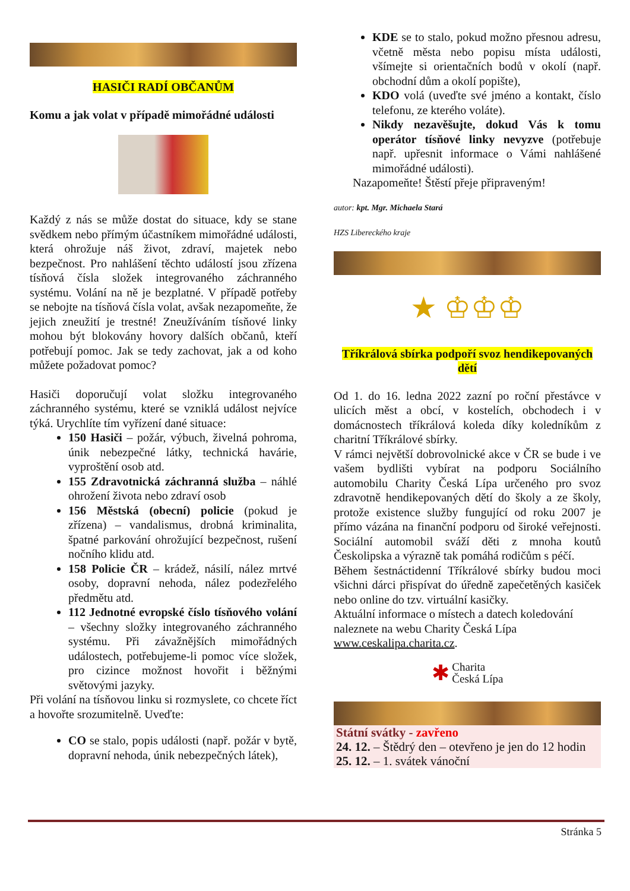HASIČI RADÍ OBČANŮM
Komu a jak volat v případě mimořádné události
Každý z nás se může dostat do situace, kdy se stane svědkem nebo přímým účastníkem mimořádné události, která ohrožuje náš život, zdraví, majetek nebo bezpečnost. Pro nahlášení těchto událostí jsou zřízena tísňová čísla složek integrovaného záchranného systému. Volání na ně je bezplatné. V případě potřeby se nebojte na tísňová čísla volat, avšak nezapomeňte, že jejich zneužití je trestné! Zneužíváním tísňové linky mohou být blokovány hovory dalších občanů, kteří potřebují pomoc. Jak se tedy zachovat, jak a od koho můžete požadovat pomoc?
Hasiči doporučují volat složku integrovaného záchranného systému, které se vzniklá událost nejvíce týká. Urychlíte tím vyřízení dané situace:
150 Hasiči – požár, výbuch, živelná pohroma, únik nebezpečné látky, technická havárie, vyproštění osob atd.
155 Zdravotnická záchranná služba – náhlé ohrožení života nebo zdraví osob
156 Městská (obecní) policie (pokud je zřízena) – vandalismus, drobná kriminalita, špatné parkování ohrožující bezpečnost, rušení nočního klidu atd.
158 Policie ČR – krádež, násilí, nález mrtvé osoby, dopravní nehoda, nález podezřelého předmětu atd.
112 Jednotné evropské číslo tísňového volání – všechny složky integrovaného záchranného systému. Při závažnějších mimořádných událostech, potřebujeme-li pomoc více složek, pro cizince možnost hovořit i běžnými světovými jazyky.
Při volání na tísňovou linku si rozmyslete, co chcete říct a hovořte srozumitelně. Uveďte:
CO se stalo, popis události (např. požár v bytě, dopravní nehoda, únik nebezpečných látek),
KDE se to stalo, pokud možno přesnou adresu, včetně města nebo popisu místa události, všímejte si orientačních bodů v okolí (např. obchodní dům a okolí popište),
KDO volá (uveďte své jméno a kontakt, číslo telefonu, ze kterého voláte).
Nikdy nezavěšujte, dokud Vás k tomu operátor tísňové linky nevyzve (potřebuje např. upřesnit informace o Vámi nahlášené mimořádné události).
Nazapomeňte! Štěstí přeje připraveným!
autor: kpt. Mgr. Michaela Stará
HZS Libereckého kraje
★ ♔♔♔
Tříkrálová sbírka podpoří svoz hendikepovaných dětí
Od 1. do 16. ledna 2022 zazní po roční přestávce v ulicích měst a obcí, v kostelích, obchodech i v domácnostech tříkrálová koleda díky koledníkům z charitní Tříkrálové sbírky.
V rámci největší dobrovolnické akce v ČR se bude i ve vašem bydlišti vybírat na podporu Sociálního automobilu Charity Česká Lípa určeného pro svoz zdravotně hendikepovaných dětí do školy a ze školy, protože existence služby fungující od roku 2007 je přímo vázána na finanční podporu od široké veřejnosti. Sociální automobil sváží děti z mnoha koutů Českolipska a výrazně tak pomáhá rodičům s péčí.
Během šestnáctidenní Tříkrálové sbírky budou moci všichni dárci přispívat do úředně zapečetěných kasiček nebo online do tzv. virtuální kasičky.
Aktuální informace o místech a datech koledování naleznete na webu Charity Česká Lípa www.ceskalipa.charita.cz.
✱ Charita
Česká Lípa
Státní svátky - zavřeno
24. 12. – Štědrý den – otevřeno je jen do 12 hodin
25. 12. – 1. svátek vánoční
Stránka 5